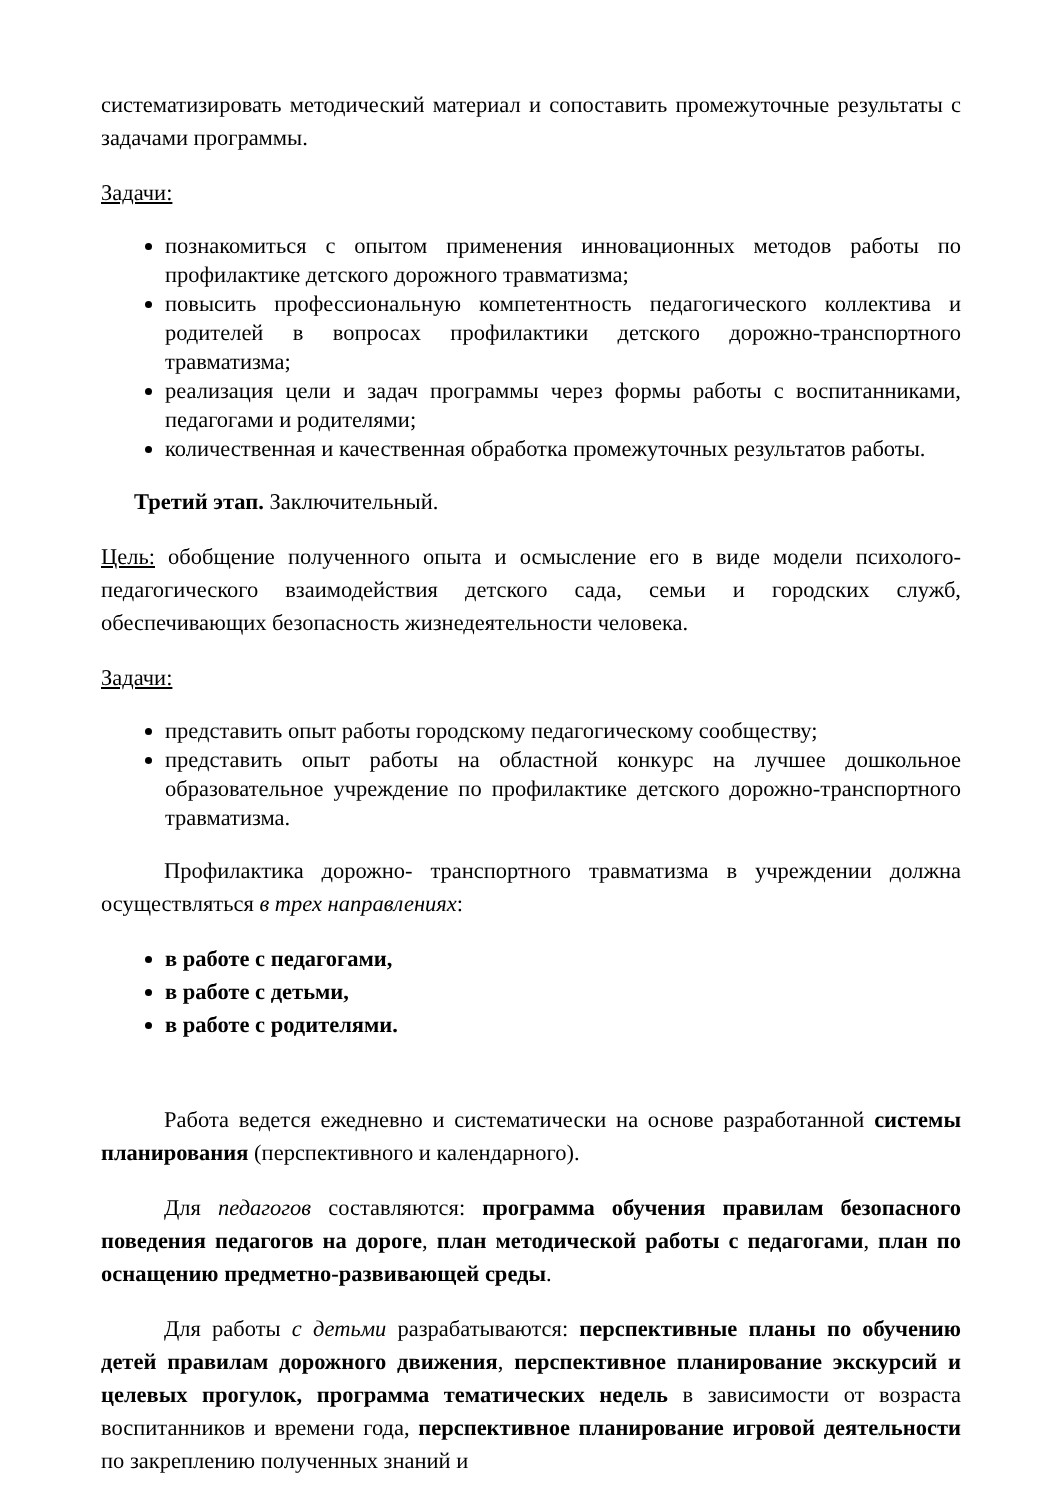систематизировать методический материал и сопоставить промежуточные результаты с задачами программы.
Задачи:
познакомиться с опытом применения инновационных методов работы по профилактике детского дорожного травматизма;
повысить профессиональную компетентность педагогического коллектива и родителей в вопросах профилактики детского дорожно-транспортного травматизма;
реализация цели и задач программы через формы работы с воспитанниками, педагогами и родителями;
количественная и качественная обработка промежуточных результатов работы.
Третий этап. Заключительный.
Цель: обобщение полученного опыта и осмысление его в виде модели психолого-педагогического взаимодействия детского сада, семьи и городских служб, обеспечивающих безопасность жизнедеятельности человека.
Задачи:
представить опыт работы городскому педагогическому сообществу;
представить опыт работы на областной конкурс на лучшее дошкольное образовательное учреждение по профилактике детского дорожно-транспортного травматизма.
Профилактика дорожно- транспортного травматизма в учреждении должна осуществляться в трех направлениях:
в работе с педагогами,
в работе с детьми,
в работе с родителями.
Работа ведется ежедневно и систематически на основе разработанной системы планирования (перспективного и календарного).
Для педагогов составляются: программа обучения правилам безопасного поведения педагогов на дороге, план методической работы с педагогами, план по оснащению предметно-развивающей среды.
Для работы с детьми разрабатываются: перспективные планы по обучению детей правилам дорожного движения, перспективное планирование экскурсий и целевых прогулок, программа тематических недель в зависимости от возраста воспитанников и времени года, перспективное планирование игровой деятельности по закреплению полученных знаний и